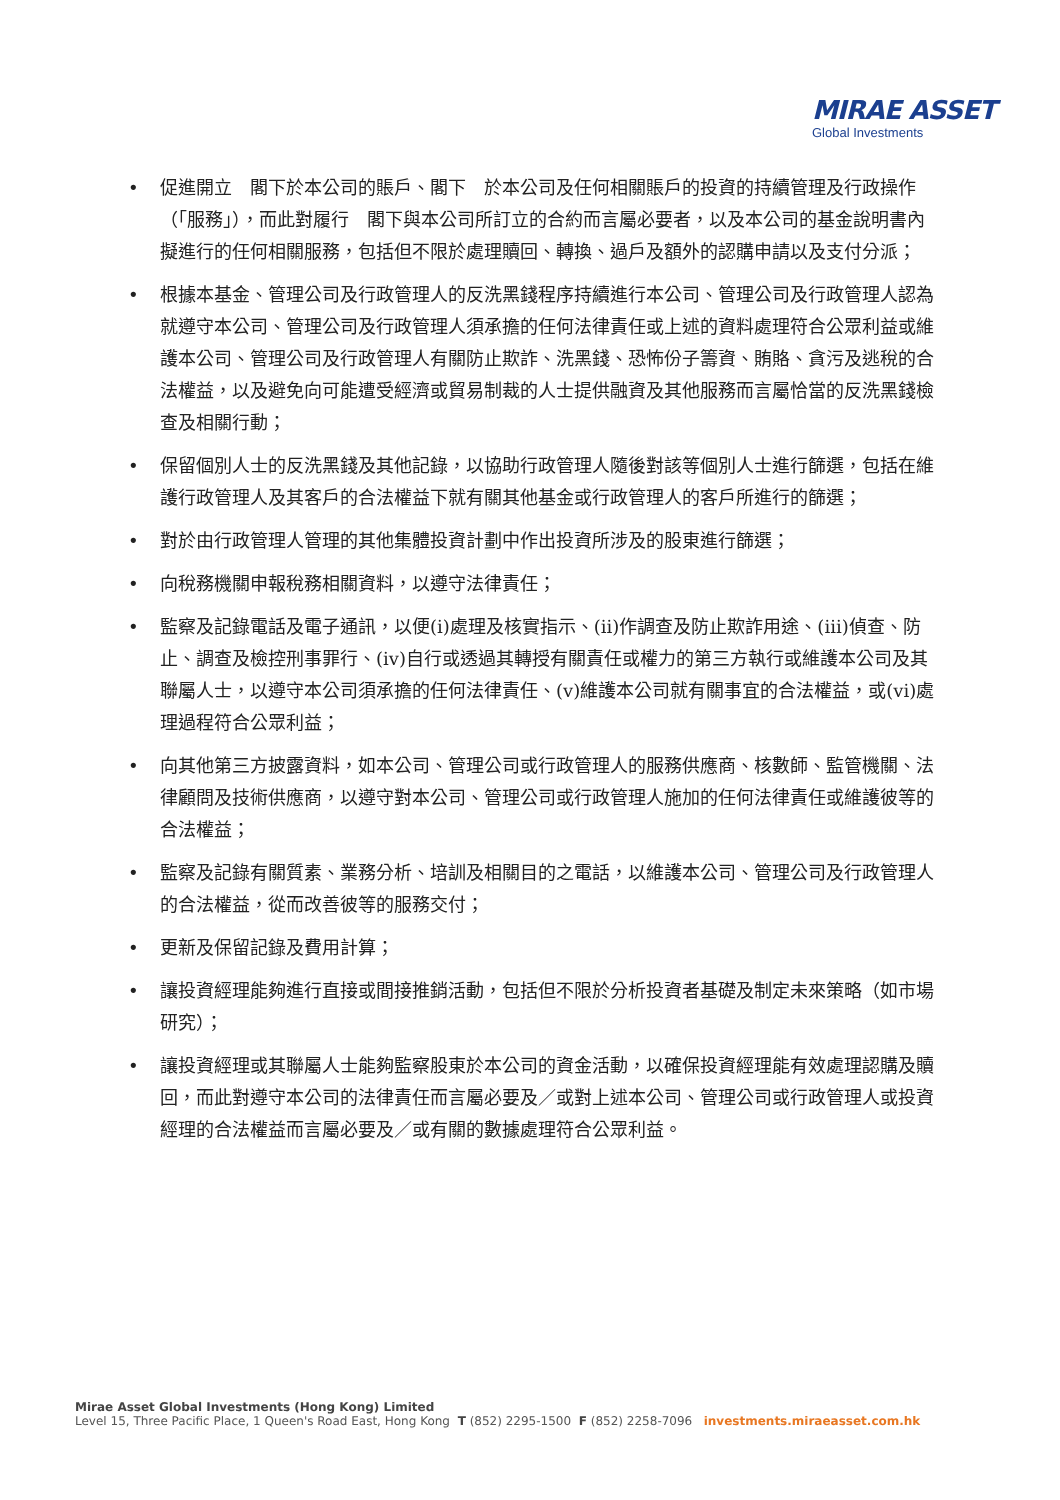MIRAE ASSET
Global Investments
• 促進開立　閣下於本公司的賬戶、閣下　於本公司及任何相關賬戶的投資的持續管理及行政操作（「服務」），而此對履行　閣下與本公司所訂立的合約而言屬必要者，以及本公司的基金說明書內擬進行的任何相關服務，包括但不限於處理贖回、轉換、過戶及額外的認購申請以及支付分派；
• 根據本基金、管理公司及行政管理人的反洗黑錢程序持續進行本公司、管理公司及行政管理人認為就遵守本公司、管理公司及行政管理人須承擔的任何法律責任或上述的資料處理符合公眾利益或維護本公司、管理公司及行政管理人有關防止欺詐、洗黑錢、恐怖份子籌資、賄賂、貪污及逃稅的合法權益，以及避免向可能遭受經濟或貿易制裁的人士提供融資及其他服務而言屬恰當的反洗黑錢檢查及相關行動；
• 保留個別人士的反洗黑錢及其他記錄，以協助行政管理人隨後對該等個別人士進行篩選，包括在維護行政管理人及其客戶的合法權益下就有關其他基金或行政管理人的客戶所進行的篩選；
• 對於由行政管理人管理的其他集體投資計劃中作出投資所涉及的股東進行篩選；
• 向稅務機關申報稅務相關資料，以遵守法律責任；
• 監察及記錄電話及電子通訊，以便(i)處理及核實指示、(ii)作調查及防止欺詐用途、(iii)偵查、防止、調查及檢控刑事罪行、(iv)自行或透過其轉授有關責任或權力的第三方執行或維護本公司及其聯屬人士，以遵守本公司須承擔的任何法律責任、(v)維護本公司就有關事宜的合法權益，或(vi)處理過程符合公眾利益；
• 向其他第三方披露資料，如本公司、管理公司或行政管理人的服務供應商、核數師、監管機關、法律顧問及技術供應商，以遵守對本公司、管理公司或行政管理人施加的任何法律責任或維護彼等的合法權益；
• 監察及記錄有關質素、業務分析、培訓及相關目的之電話，以維護本公司、管理公司及行政管理人的合法權益，從而改善彼等的服務交付；
• 更新及保留記錄及費用計算；
• 讓投資經理能夠進行直接或間接推銷活動，包括但不限於分析投資者基礎及制定未來策略（如市場研究）；
• 讓投資經理或其聯屬人士能夠監察股東於本公司的資金活動，以確保投資經理能有效處理認購及贖回，而此對遵守本公司的法律責任而言屬必要及／或對上述本公司、管理公司或行政管理人或投資經理的合法權益而言屬必要及／或有關的數據處理符合公眾利益。
Mirae Asset Global Investments (Hong Kong) Limited
Level 15, Three Pacific Place, 1 Queen's Road East, Hong Kong T (852) 2295-1500 F (852) 2258-7096 investments.miraeasset.com.hk